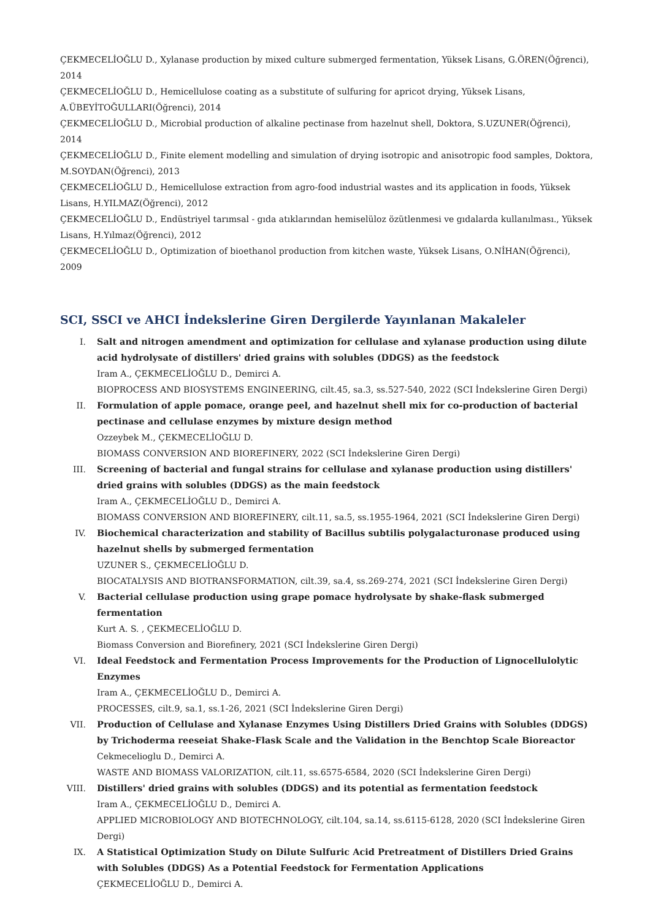ÇEKMECELİOĞLU D., Xylanase production by mixed culture submerged fermentation, Yüksek Lisans, G.ÖREN(Öğrenci), 2014
ÇEKMECELİOĞLU D., Hemicellulose coating as a substitute of sulfuring for apricot drying, Yüksek Lisans, A.ÜBEYİTOĞULLARI(Öğrenci), 2014
ÇEKMECELİOĞLU D., Microbial production of alkaline pectinase from hazelnut shell, Doktora, S.UZUNER(Öğrenci), 2014
ÇEKMECELİOĞLU D., Finite element modelling and simulation of drying isotropic and anisotropic food samples, Doktora, M.SOYDAN(Öğrenci), 2013
ÇEKMECELİOĞLU D., Hemicellulose extraction from agro-food industrial wastes and its application in foods, Yüksek Lisans, H.YILMAZ(Öğrenci), 2012
ÇEKMECELİOĞLU D., Endüstriyel tarımsal - gıda atıklarından hemiselüloz özütlenmesi ve gıdalarda kullanılması., Yüksek Lisans, H.Yılmaz(Öğrenci), 2012
ÇEKMECELİOĞLU D., Optimization of bioethanol production from kitchen waste, Yüksek Lisans, O.NİHAN(Öğrenci), 2009
SCI, SSCI ve AHCI İndekslerine Giren Dergilerde Yayınlanan Makaleler
I. Salt and nitrogen amendment and optimization for cellulase and xylanase production using dilute acid hydrolysate of distillers' dried grains with solubles (DDGS) as the feedstock
Iram A., ÇEKMECELİOĞLU D., Demirci A.
BIOPROCESS AND BIOSYSTEMS ENGINEERING, cilt.45, sa.3, ss.527-540, 2022 (SCI İndekslerine Giren Dergi)
II. Formulation of apple pomace, orange peel, and hazelnut shell mix for co-production of bacterial pectinase and cellulase enzymes by mixture design method
Ozzeybek M., ÇEKMECELİOĞLU D.
BIOMASS CONVERSION AND BIOREFINERY, 2022 (SCI İndekslerine Giren Dergi)
III. Screening of bacterial and fungal strains for cellulase and xylanase production using distillers' dried grains with solubles (DDGS) as the main feedstock
Iram A., ÇEKMECELİOĞLU D., Demirci A.
BIOMASS CONVERSION AND BIOREFINERY, cilt.11, sa.5, ss.1955-1964, 2021 (SCI İndekslerine Giren Dergi)
IV. Biochemical characterization and stability of Bacillus subtilis polygalacturonase produced using hazelnut shells by submerged fermentation
UZUNER S., ÇEKMECELİOĞLU D.
BIOCATALYSIS AND BIOTRANSFORMATION, cilt.39, sa.4, ss.269-274, 2021 (SCI İndekslerine Giren Dergi)
V. Bacterial cellulase production using grape pomace hydrolysate by shake-flask submerged fermentation
Kurt A. S. , ÇEKMECELİOĞLU D.
Biomass Conversion and Biorefinery, 2021 (SCI İndekslerine Giren Dergi)
VI. Ideal Feedstock and Fermentation Process Improvements for the Production of Lignocellulolytic Enzymes
Iram A., ÇEKMECELİOĞLU D., Demirci A.
PROCESSES, cilt.9, sa.1, ss.1-26, 2021 (SCI İndekslerine Giren Dergi)
VII. Production of Cellulase and Xylanase Enzymes Using Distillers Dried Grains with Solubles (DDGS) by Trichoderma reeseiat Shake-Flask Scale and the Validation in the Benchtop Scale Bioreactor
Cekmecelioglu D., Demirci A.
WASTE AND BIOMASS VALORIZATION, cilt.11, ss.6575-6584, 2020 (SCI İndekslerine Giren Dergi)
VIII. Distillers' dried grains with solubles (DDGS) and its potential as fermentation feedstock
Iram A., ÇEKMECELİOĞLU D., Demirci A.
APPLIED MICROBIOLOGY AND BIOTECHNOLOGY, cilt.104, sa.14, ss.6115-6128, 2020 (SCI İndekslerine Giren Dergi)
IX. A Statistical Optimization Study on Dilute Sulfuric Acid Pretreatment of Distillers Dried Grains with Solubles (DDGS) As a Potential Feedstock for Fermentation Applications
ÇEKMECELİOĞLU D., Demirci A.